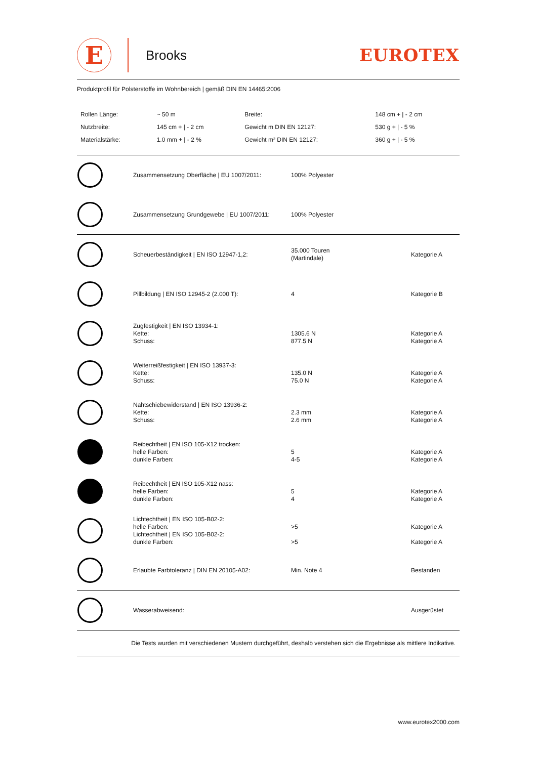E
Brooks
EUROTEX
Produktprofil für Polsterstoffe im Wohnbereich | gemäß DIN EN 14465:2006
| Rollen Länge: | ~ 50 m | Breite: | 148 cm + / - 2 cm |
| Nutzbreite: | 145 cm + / - 2 cm | Gewicht m DIN EN 12127: | 530 g + / - 5 % |
| Materialstärke: | 1.0 mm + / - 2 % | Gewicht m² DIN EN 12127: | 360 g + / - 5 % |
| | Zusammensetzung Oberfläche / EU 1007/2011: | 100% Polyester | |
| | Zusammensetzung Grundgewebe / EU 1007/2011: | 100% Polyester | |
| | Scheuerbeständigkeit / EN ISO 12947-1,2: | 35.000 Touren (Martindale) | Kategorie A |
| | Pillbildung / EN ISO 12945-2 (2.000 T): | 4 | Kategorie B |
| | Zugfestigkeit / EN ISO 13934-1: Kette: Schuss: | 1305.6 N 877.5 N | Kategorie A Kategorie A |
| | Weiterreißfestigkeit / EN ISO 13937-3: Kette: Schuss: | 135.0 N 75.0 N | Kategorie A Kategorie A |
| | Nahtschiebewiderstand / EN ISO 13936-2: Kette: Schuss: | 2.3 mm 2.6 mm | Kategorie A Kategorie A |
| | Reibechtheit / EN ISO 105-X12 trocken: helle Farben: dunkle Farben: | 5 4-5 | Kategorie A Kategorie A |
| | Reibechtheit / EN ISO 105-X12 nass: helle Farben: dunkle Farben: | 5 4 | Kategorie A Kategorie A |
| | Lichtechtheit / EN ISO 105-B02-2: helle Farben: Lichtechtheit / EN ISO 105-B02-2: dunkle Farben: | >5 >5 | Kategorie A Kategorie A |
| | Erlaubte Farbtoleranz / DIN EN 20105-A02: | Min. Note 4 | Bestanden |
| | Wasserabweisend: | | Ausgerüstet |
Die Tests wurden mit verschiedenen Mustern durchgeführt, deshalb verstehen sich die Ergebnisse als mittlere Indikative.
www.eurotex2000.com